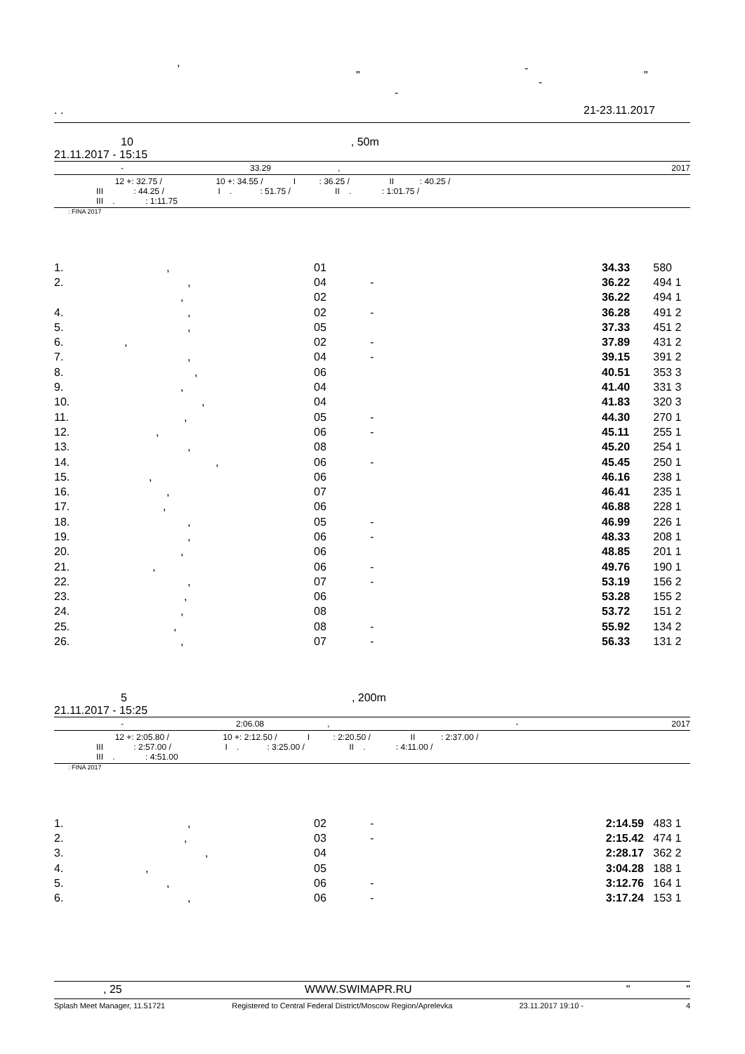,
"
-
-
"
-
. . 21-23.11.2017
10, 50m
21.11.2017 - 15:15
- 33.29, 2017
12 +: 32.75 / 10 +: 34.55 / I : 36.25 / II : 40.25 /
III : 44.25 / I . : 51.75 / II . : 1:01.75 /
III . : 1:11.75
: FINA 2017
| 1. | , | 01 | | 34.33 | 580 | |
| 2. | , | 04 | - | 36.22 | 494 | 1 |
| | , | 02 | | 36.22 | 494 | 1 |
| 4. | , | 02 | - | 36.28 | 491 | 2 |
| 5. | , | 05 | | 37.33 | 451 | 2 |
| 6. | , | 02 | - | 37.89 | 431 | 2 |
| 7. | , | 04 | - | 39.15 | 391 | 2 |
| 8. | , | 06 | | 40.51 | 353 | 3 |
| 9. | , | 04 | | 41.40 | 331 | 3 |
| 10. | , | 04 | | 41.83 | 320 | 3 |
| 11. | , | 05 | - | 44.30 | 270 | 1 |
| 12. | , | 06 | - | 45.11 | 255 | 1 |
| 13. | , | 08 | | 45.20 | 254 | 1 |
| 14. | , | 06 | - | 45.45 | 250 | 1 |
| 15. | , | 06 | | 46.16 | 238 | 1 |
| 16. | , | 07 | | 46.41 | 235 | 1 |
| 17. | , | 06 | | 46.88 | 228 | 1 |
| 18. | , | 05 | - | 46.99 | 226 | 1 |
| 19. | , | 06 | - | 48.33 | 208 | 1 |
| 20. | , | 06 | | 48.85 | 201 | 1 |
| 21. | , | 06 | - | 49.76 | 190 | 1 |
| 22. | , | 07 | - | 53.19 | 156 | 2 |
| 23. | , | 06 | | 53.28 | 155 | 2 |
| 24. | , | 08 | | 53.72 | 151 | 2 |
| 25. | , | 08 | - | 55.92 | 134 | 2 |
| 26. | , | 07 | - | 56.33 | 131 | 2 |
5, 200m
21.11.2017 - 15:25
- 2:06.08, - 2017
12 +: 2:05.80 / 10 +: 2:12.50 / I : 2:20.50 / II : 2:37.00 /
III : 2:57.00 / I . : 3:25.00 / II . : 4:11.00 /
III . : 4:51.00
: FINA 2017
| 1. | , | 02 | - | 2:14.59 | 483 | 1 |
| 2. | , | 03 | - | 2:15.42 | 474 | 1 |
| 3. | , | 04 | | 2:28.17 | 362 | 2 |
| 4. | , | 05 | | 3:04.28 | 188 | 1 |
| 5. | , | 06 | - | 3:12.76 | 164 | 1 |
| 6. | , | 06 | - | 3:17.24 | 153 | 1 |
, 25 WWW.SWIMAPR.RU " "
Splash Meet Manager, 11.51721 Registered to Central Federal District/Moscow Region/Aprelevka 23.11.2017 19:10 - 4